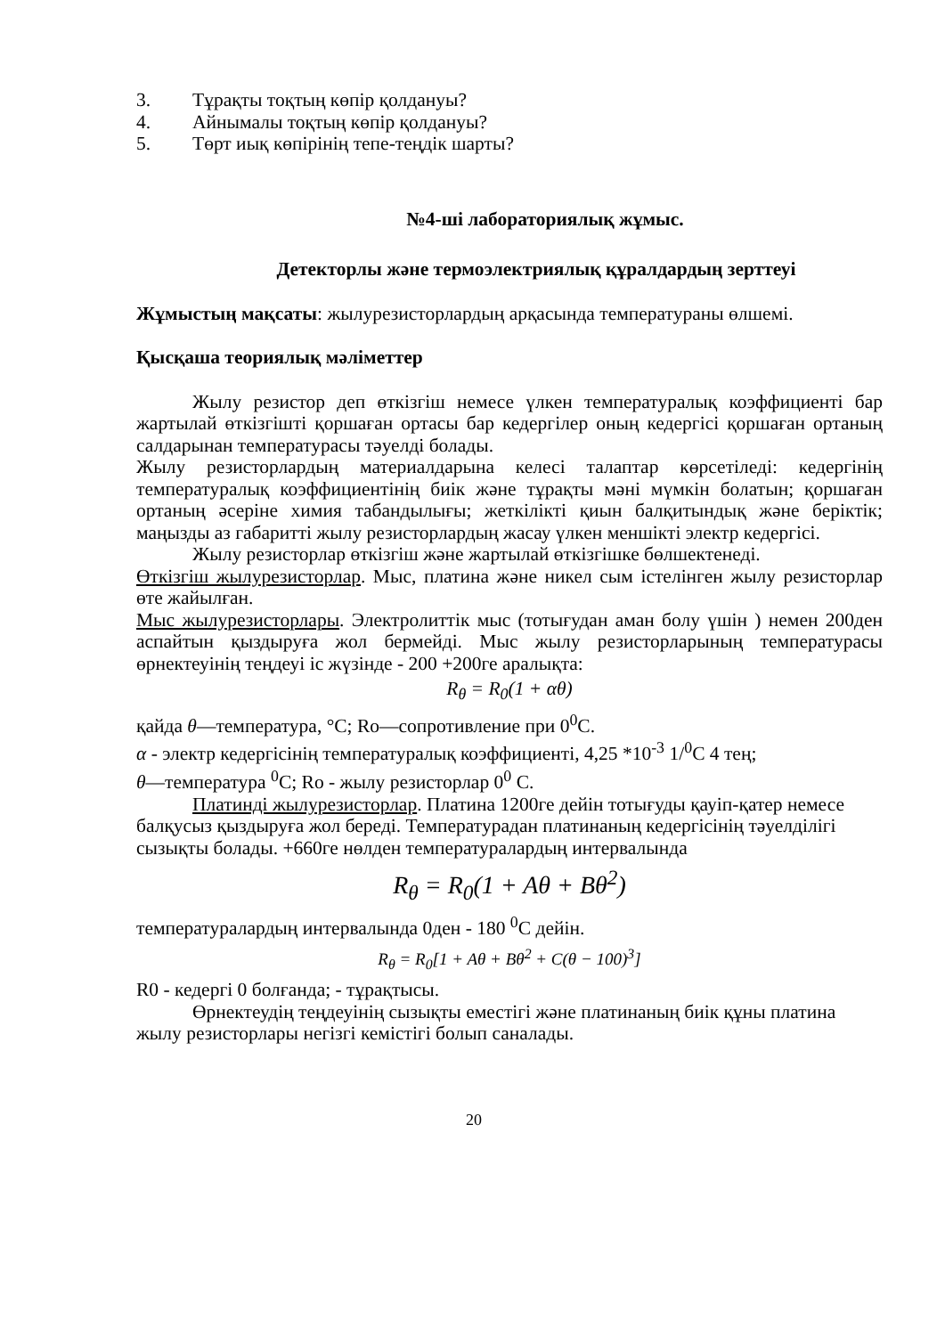3. Тұрақты тоқтың көпір қолдануы?
4. Айнымалы тоқтың көпір қолдануы?
5. Төрт иық көпірінің тепе-теңдік шарты?
№4-ші лабораториялық жұмыс.
Детекторлы және термоэлектриялық құралдардың зерттеуі
Жұмыстың мақсаты: жылурезисторлардың арқасында температураны өлшемі.
Қысқаша теориялық мәліметтер
Жылу резистор деп өткізгіш немесе үлкен температуралық коэффициенті бар жартылай өткізгішті қоршаған ортасы бар кедергілер оның кедергісі қоршаған ортаның салдарынан температурасы тәуелді болады.
Жылу резисторлардың материалдарына келесі талаптар көрсетіледі: кедергінің температуралық коэффициентінің биік және тұрақты мәні мүмкін болатын; қоршаған ортаның әсеріне химия табандылығы; жеткілікті қиын балқитындық және беріктік; маңызды аз габаритті жылу резисторлардың жасау үлкен меншікті электр кедергісі.
Жылу резисторлар өткізгіш және жартылай өткізгішке бөлшектенеді.
Өткізгіш жылурезисторлар. Мыс, платина және никел сым істелінген жылу резисторлар өте жайылған.
Мыс жылурезисторлары. Электролиттік мыс (тотығудан аман болу үшін ) немен 200ден аспайтын қыздыруға жол бермейді. Мыс жылу резисторларының температурасы өрнектеуінің теңдеуі іс жүзінде - 200 +200ге аралықта:
R<sub>θ</sub> = R<sub>0</sub>(1 + αθ)
қайда θ—температура, °C; Ro—сопротивление при 0<sup>0</sup>C.
α - электр кедергісінің температуралық коэффициенті, 4,25 *10<sup>-3</sup> 1/<sup>0</sup>C 4 тең;
θ—температура <sup>0</sup>C; Ro - жылу резисторлар 0<sup>0</sup> C.
Платинді жылурезисторлар. Платина 1200ге дейін тотығуды қауіп-қатер немесе балқусыз қыздыруға жол береді. Температурадан платинаның кедергісінің тәуелділігі сызықты болады. +660ге нөлден температуралардың интервалында
R<sub>θ</sub> = R<sub>0</sub>(1 + Aθ + Bθ<sup>2</sup>)
температуралардың интервалында 0ден - 180 <sup>0</sup>C дейін.
R<sub>θ</sub> = R<sub>0</sub>[1 + Aθ + Bθ<sup>2</sup> + C(θ − 100)<sup>3</sup>]
R0 - кедергі 0 болғанда; - тұрақтысы.
Өрнектеудің теңдеуінің сызықты еместігі және платинаның биік құны платина жылу резисторлары негізгі кемістігі болып саналады.
20